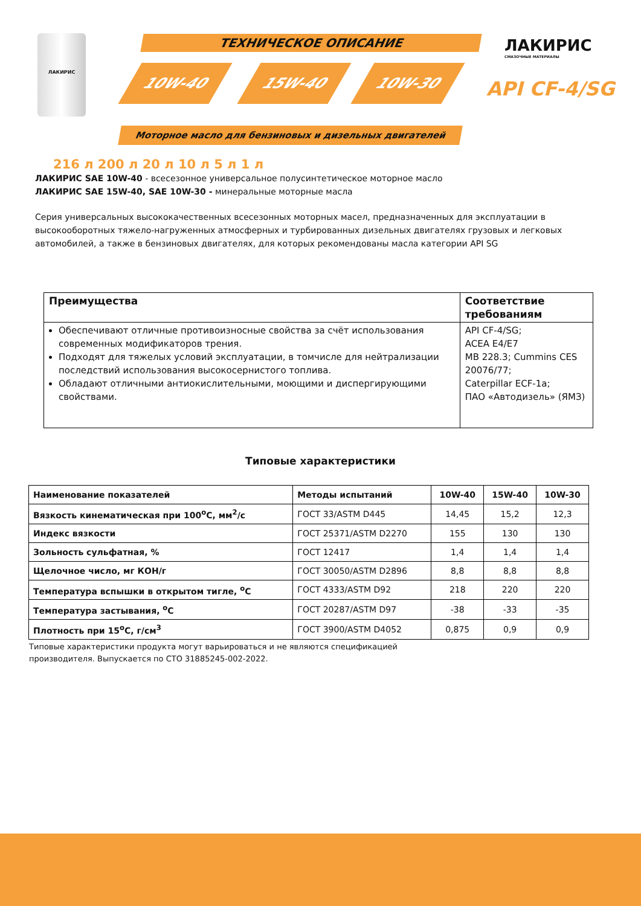ЛАКИРИС ТЕХНИЧЕСКОЕ ОПИСАНИЕ
10W-40 15W-40 10W-30
ЛАКИРИС
СМАЗОЧНЫЕ МАТЕРИАЛЫ
API CF-4/SG
Моторное масло для бензиновых и дизельных двигателей
216 л 200 л 20 л 10 л 5 л 1 л
ЛАКИРИС SAE 10W-40 - всесезонное универсальное полусинтетическое моторное масло
ЛАКИРИС SAE 15W-40, SAE 10W-30 - минеральные моторные масла
Серия универсальных высококачественных всесезонных моторных масел, предназначенных для эксплуатации в высокооборотных тяжело-нагруженных атмосферных и турбированных дизельных двигателях грузовых и легковых автомобилей, а также в бензиновых двигателях, для которых рекомендованы масла категории API SG
| Преимущества | Соответствие требованиям |
| --- | --- |
| Обеспечивают отличные противоизносные свойства за счёт использования современных модификаторов трения. Подходят для тяжелых условий эксплуатации, в томчисле для нейтрализации последствий использования высокосернистого топлива. Обладают отличными антиокислительными, моющими и диспергирующими свойствами. | API CF-4/SG; ACEA E4/E7 MB 228.3; Cummins CES 20076/77; Caterpillar ECF-1a; ПАО «Автодизель» (ЯМЗ) |
Типовые характеристики
| Наименование показателей | Методы испытаний | 10W-40 | 15W-40 | 10W-30 |
| --- | --- | --- | --- | --- |
| Вязкость кинематическая при 100<sup>о</sup>С, мм<sup>2</sup>/с | ГОСТ 33/ASTM D445 | 14,45 | 15,2 | 12,3 |
| Индекс вязкости | ГОСТ 25371/ASTM D2270 | 155 | 130 | 130 |
| Зольность сульфатная, % | ГОСТ 12417 | 1,4 | 1,4 | 1,4 |
| Щелочное число, мг КОН/г | ГОСТ 30050/ASTM D2896 | 8,8 | 8,8 | 8,8 |
| Температура вспышки в открытом тигле, <sup>о</sup>С | ГОСТ 4333/ASTM D92 | 218 | 220 | 220 |
| Температура застывания, <sup>о</sup>С | ГОСТ 20287/ASTM D97 | -38 | -33 | -35 |
| Плотность при 15<sup>о</sup>С, г/см<sup>3</sup> | ГОСТ 3900/ASTM D4052 | 0,875 | 0,9 | 0,9 |
Типовые характеристики продукта могут варьироваться и не являются спецификацией
производителя. Выпускается по СТО 31885245-002-2022.